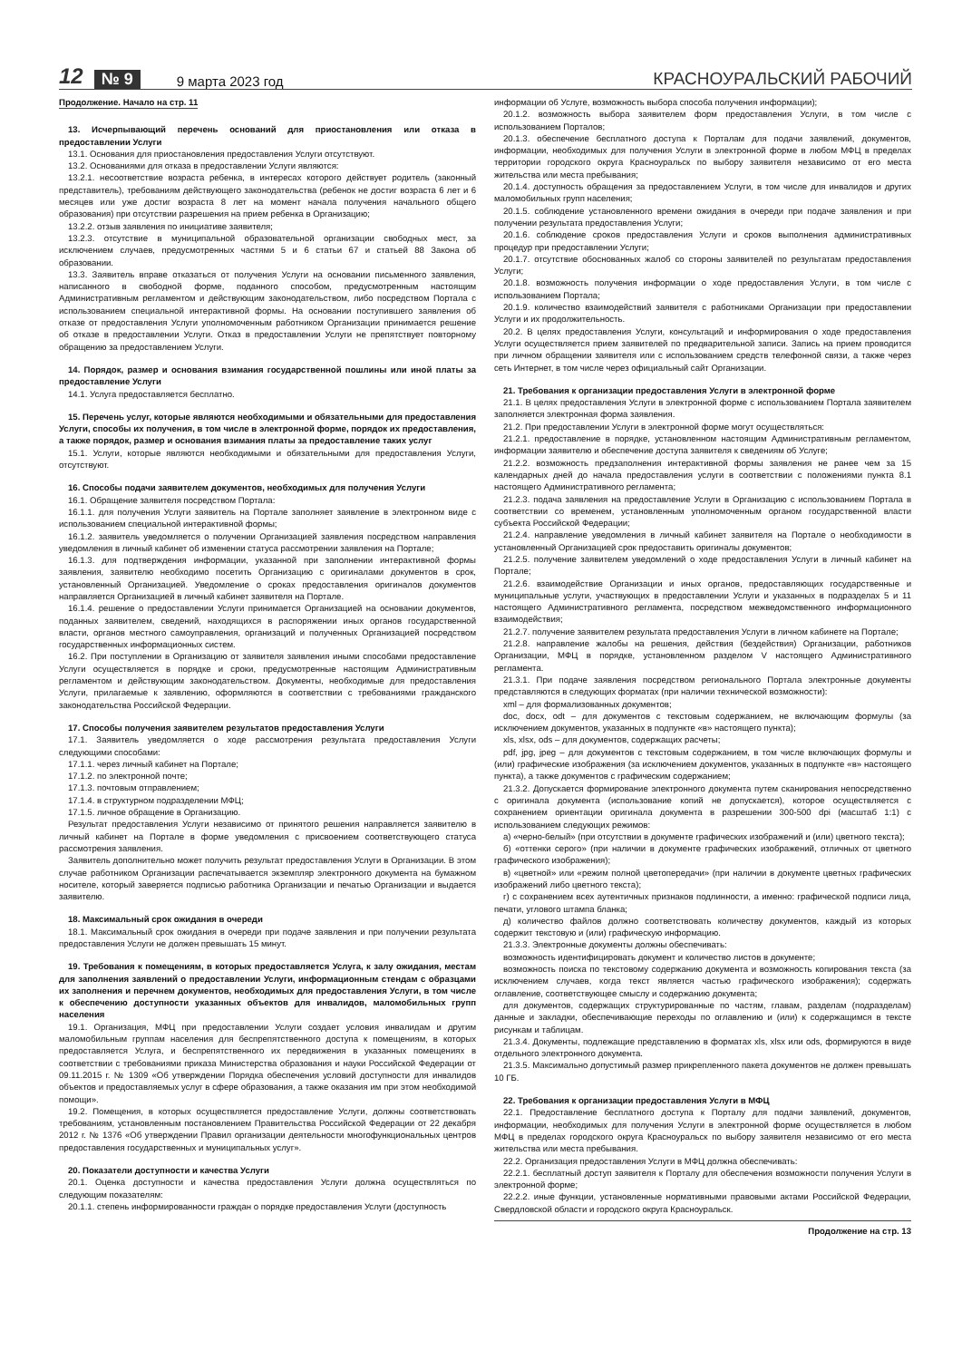12 № 9 9 марта 2023 год КРАСНОУРАЛЬСКИЙ РАБОЧИЙ
Продолжение. Начало на стр. 11
13. Исчерпывающий перечень оснований для приостановления или отказа в предоставлении Услуги
13.1. Основания для приостановления предоставления Услуги отсутствуют.
13.2. Основаниями для отказа в предоставлении Услуги являются:
13.2.1. несоответствие возраста ребенка, в интересах которого действует родитель (законный представитель), требованиям действующего законодательства (ребенок не достиг возраста 6 лет и 6 месяцев или уже достиг возраста 8 лет на момент начала получения начального общего образования) при отсутствии разрешения на прием ребенка в Организацию;
13.2.2. отзыв заявления по инициативе заявителя;
13.2.3. отсутствие в муниципальной образовательной организации свободных мест, за исключением случаев, предусмотренных частями 5 и 6 статьи 67 и статьей 88 Закона об образовании.
13.3. Заявитель вправе отказаться от получения Услуги на основании письменного заявления, написанного в свободной форме, поданного способом, предусмотренным настоящим Административным регламентом и действующим законодательством, либо посредством Портала с использованием специальной интерактивной формы. На основании поступившего заявления об отказе от предоставления Услуги уполномоченным работником Организации принимается решение об отказе в предоставлении Услуги. Отказ в предоставлении Услуги не препятствует повторному обращению за предоставлением Услуги.
14. Порядок, размер и основания взимания государственной пошлины или иной платы за предоставление Услуги
14.1. Услуга предоставляется бесплатно.
15. Перечень услуг, которые являются необходимыми и обязательными для предоставления Услуги, способы их получения, в том числе в электронной форме, порядок их предоставления, а также порядок, размер и основания взимания платы за предоставление таких услуг
15.1. Услуги, которые являются необходимыми и обязательными для предоставления Услуги, отсутствуют.
16. Способы подачи заявителем документов, необходимых для получения Услуги
16.1. Обращение заявителя посредством Портала:
16.1.1. для получения Услуги заявитель на Портале заполняет заявление в электронном виде с использованием специальной интерактивной формы;
16.1.2. заявитель уведомляется о получении Организацией заявления посредством направления уведомления в личный кабинет об изменении статуса рассмотрении заявления на Портале;
16.1.3. для подтверждения информации, указанной при заполнении интерактивной формы заявления, заявителю необходимо посетить Организацию с оригиналами документов в срок, установленный Организацией. Уведомление о сроках предоставления оригиналов документов направляется Организацией в личный кабинет заявителя на Портале.
16.1.4. решение о предоставлении Услуги принимается Организацией на основании документов, поданных заявителем, сведений, находящихся в распоряжении иных органов государственной власти, органов местного самоуправления, организаций и полученных Организацией посредством государственных информационных систем.
16.2. При поступлении в Организацию от заявителя заявления иными способами предоставление Услуги осуществляется в порядке и сроки, предусмотренные настоящим Административным регламентом и действующим законодательством. Документы, необходимые для предоставления Услуги, прилагаемые к заявлению, оформляются в соответствии с требованиями гражданского законодательства Российской Федерации.
17. Способы получения заявителем результатов предоставления Услуги
17.1. Заявитель уведомляется о ходе рассмотрения результата предоставления Услуги следующими способами:
17.1.1. через личный кабинет на Портале;
17.1.2. по электронной почте;
17.1.3. почтовым отправлением;
17.1.4. в структурном подразделении МФЦ;
17.1.5. личное обращение в Организацию.
Результат предоставления Услуги независимо от принятого решения направляется заявителю в личный кабинет на Портале в форме уведомления с присвоением соответствующего статуса рассмотрения заявления.
Заявитель дополнительно может получить результат предоставления Услуги в Организации. В этом случае работником Организации распечатывается экземпляр электронного документа на бумажном носителе, который заверяется подписью работника Организации и печатью Организации и выдается заявителю.
18. Максимальный срок ожидания в очереди
18.1. Максимальный срок ожидания в очереди при подаче заявления и при получении результата предоставления Услуги не должен превышать 15 минут.
19. Требования к помещениям, в которых предоставляется Услуга, к залу ожидания, местам для заполнения заявлений о предоставлении Услуги, информационным стендам с образцами их заполнения и перечнем документов, необходимых для предоставления Услуги, в том числе к обеспечению доступности указанных объектов для инвалидов, маломобильных групп населения
19.1. Организация, МФЦ при предоставлении Услуги создает условия инвалидам и другим маломобильным группам населения для беспрепятственного доступа к помещениям, в которых предоставляется Услуга, и беспрепятственного их передвижения в указанных помещениях в соответствии с требованиями приказа Министерства образования и науки Российской Федерации от 09.11.2015 г. № 1309 «Об утверждении Порядка обеспечения условий доступности для инвалидов объектов и предоставляемых услуг в сфере образования, а также оказания им при этом необходимой помощи».
19.2. Помещения, в которых осуществляется предоставление Услуги, должны соответствовать требованиям, установленным постановлением Правительства Российской Федерации от 22 декабря 2012 г. № 1376 «Об утверждении Правил организации деятельности многофункциональных центров предоставления государственных и муниципальных услуг».
20. Показатели доступности и качества Услуги
20.1. Оценка доступности и качества предоставления Услуги должна осуществляться по следующим показателям:
20.1.1. степень информированности граждан о порядке предоставления Услуги (доступность
информации об Услуге, возможность выбора способа получения информации);
20.1.2. возможность выбора заявителем форм предоставления Услуги, в том числе с использованием Порталов;
20.1.3. обеспечение бесплатного доступа к Порталам для подачи заявлений, документов, информации, необходимых для получения Услуги в электронной форме в любом МФЦ в пределах территории городского округа Красноуральск по выбору заявителя независимо от его места жительства или места пребывания;
20.1.4. доступность обращения за предоставлением Услуги, в том числе для инвалидов и других маломобильных групп населения;
20.1.5. соблюдение установленного времени ожидания в очереди при подаче заявления и при получении результата предоставления Услуги;
20.1.6. соблюдение сроков предоставления Услуги и сроков выполнения административных процедур при предоставлении Услуги;
20.1.7. отсутствие обоснованных жалоб со стороны заявителей по результатам предоставления Услуги;
20.1.8. возможность получения информации о ходе предоставления Услуги, в том числе с использованием Портала;
20.1.9. количество взаимодействий заявителя с работниками Организации при предоставлении Услуги и их продолжительность.
20.2. В целях предоставления Услуги, консультаций и информирования о ходе предоставления Услуги осуществляется прием заявителей по предварительной записи. Запись на прием проводится при личном обращении заявителя или с использованием средств телефонной связи, а также через сеть Интернет, в том числе через официальный сайт Организации.
21. Требования к организации предоставления Услуги в электронной форме
21.1. В целях предоставления Услуги в электронной форме с использованием Портала заявителем заполняется электронная форма заявления.
21.2. При предоставлении Услуги в электронной форме могут осуществляться:
21.2.1. предоставление в порядке, установленном настоящим Административным регламентом, информации заявителю и обеспечение доступа заявителя к сведениям об Услуге;
21.2.2. возможность предзаполнения интерактивной формы заявления не ранее чем за 15 календарных дней до начала предоставления услуги в соответствии с положениями пункта 8.1 настоящего Административного регламента;
21.2.3. подача заявления на предоставление Услуги в Организацию с использованием Портала в соответствии со временем, установленным уполномоченным органом государственной власти субъекта Российской Федерации;
21.2.4. направление уведомления в личный кабинет заявителя на Портале о необходимости в установленный Организацией срок предоставить оригиналы документов;
21.2.5. получение заявителем уведомлений о ходе предоставления Услуги в личный кабинет на Портале;
21.2.6. взаимодействие Организации и иных органов, предоставляющих государственные и муниципальные услуги, участвующих в предоставлении Услуги и указанных в подразделах 5 и 11 настоящего Административного регламента, посредством межведомственного информационного взаимодействия;
21.2.7. получение заявителем результата предоставления Услуги в личном кабинете на Портале;
21.2.8. направление жалобы на решения, действия (бездействия) Организации, работников Организации, МФЦ в порядке, установленном разделом V настоящего Административного регламента.
21.3.1. При подаче заявления посредством регионального Портала электронные документы представляются в следующих форматах (при наличии технической возможности):
xml – для формализованных документов;
doc, docx, odt – для документов с текстовым содержанием, не включающим формулы (за исключением документов, указанных в подпункте «в» настоящего пункта);
xls, xlsx, ods – для документов, содержащих расчеты;
pdf, jpg, jpeg – для документов с текстовым содержанием, в том числе включающих формулы и (или) графические изображения (за исключением документов, указанных в подпункте «в» настоящего пункта), а также документов с графическим содержанием;
21.3.2. Допускается формирование электронного документа путем сканирования непосредственно с оригинала документа (использование копий не допускается), которое осуществляется с сохранением ориентации оригинала документа в разрешении 300-500 dpi (масштаб 1:1) с использованием следующих режимов:
а) «черно-белый» (при отсутствии в документе графических изображений и (или) цветного текста);
б) «оттенки серого» (при наличии в документе графических изображений, отличных от цветного графического изображения);
в) «цветной» или «режим полной цветопередачи» (при наличии в документе цветных графических изображений либо цветного текста);
г) с сохранением всех аутентичных признаков подлинности, а именно: графической подписи лица, печати, углового штампа бланка;
д) количество файлов должно соответствовать количеству документов, каждый из которых содержит текстовую и (или) графическую информацию.
21.3.3. Электронные документы должны обеспечивать:
возможность идентифицировать документ и количество листов в документе;
возможность поиска по текстовому содержанию документа и возможность копирования текста (за исключением случаев, когда текст является частью графического изображения); содержать оглавление, соответствующее смыслу и содержанию документа;
для документов, содержащих структурированные по частям, главам, разделам (подразделам) данные и закладки, обеспечивающие переходы по оглавлению и (или) к содержащимся в тексте рисункам и таблицам.
21.3.4. Документы, подлежащие представлению в форматах xls, xlsx или ods, формируются в виде отдельного электронного документа.
21.3.5. Максимально допустимый размер прикрепленного пакета документов не должен превышать 10 ГБ.
22. Требования к организации предоставления Услуги в МФЦ
22.1. Предоставление бесплатного доступа к Порталу для подачи заявлений, документов, информации, необходимых для получения Услуги в электронной форме осуществляется в любом МФЦ в пределах городского округа Красноуральск по выбору заявителя независимо от его места жительства или места пребывания.
22.2. Организация предоставления Услуги в МФЦ должна обеспечивать:
22.2.1. бесплатный доступ заявителя к Порталу для обеспечения возможности получения Услуги в электронной форме;
22.2.2. иные функции, установленные нормативными правовыми актами Российской Федерации, Свердловской области и городского округа Красноуральск.
Продолжение на стр. 13